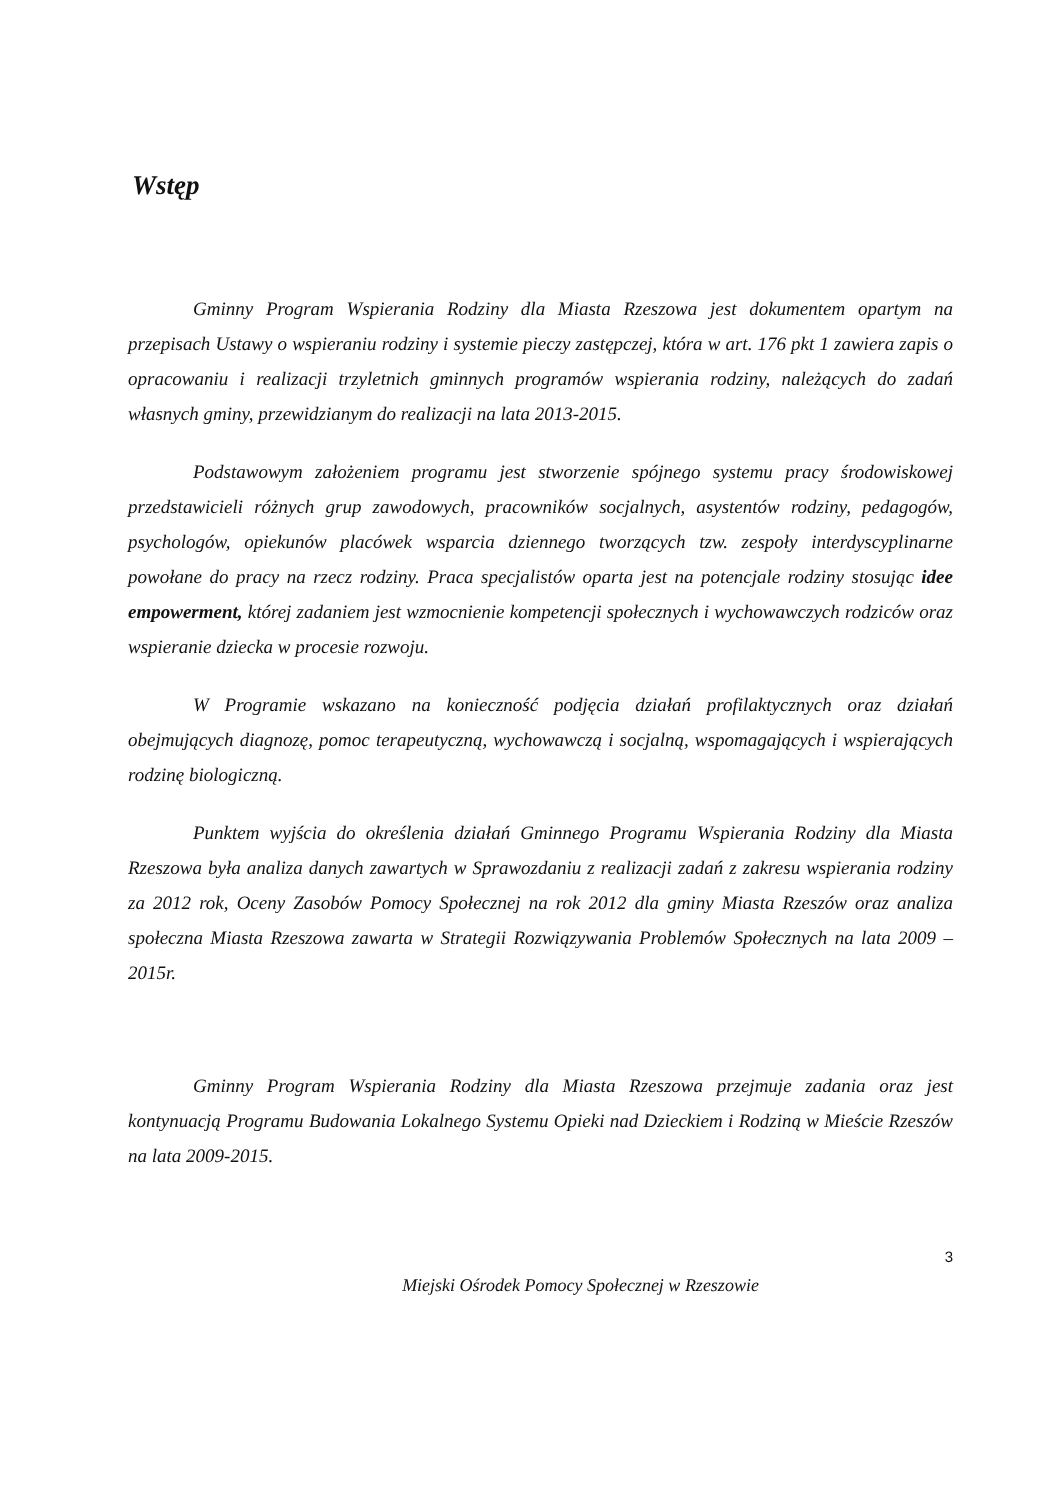Wstęp
Gminny Program Wspierania Rodziny dla Miasta Rzeszowa jest dokumentem opartym na przepisach Ustawy o wspieraniu rodziny i systemie pieczy zastępczej, która w art. 176 pkt 1 zawiera zapis o opracowaniu i realizacji trzyletnich gminnych programów wspierania rodziny, należących do zadań własnych gminy, przewidzianym do realizacji na lata 2013-2015.
Podstawowym założeniem programu jest stworzenie spójnego systemu pracy środowiskowej przedstawicieli różnych grup zawodowych, pracowników socjalnych, asystentów rodziny, pedagogów, psychologów, opiekunów placówek wsparcia dziennego tworzących tzw. zespoły interdyscyplinarne powołane do pracy na rzecz rodziny. Praca specjalistów oparta jest na potencjale rodziny stosując idee empowerment, której zadaniem jest wzmocnienie kompetencji społecznych i wychowawczych rodziców oraz wspieranie dziecka w procesie rozwoju.
W Programie wskazano na konieczność podjęcia działań profilaktycznych oraz działań obejmujących diagnozę, pomoc terapeutyczną, wychowawczą i socjalną, wspomagających i wspierających rodzinę biologiczną.
Punktem wyjścia do określenia działań Gminnego Programu Wspierania Rodziny dla Miasta Rzeszowa była analiza danych zawartych w Sprawozdaniu z realizacji zadań z zakresu wspierania rodziny za 2012 rok, Oceny Zasobów Pomocy Społecznej na rok 2012 dla gminy Miasta Rzeszów oraz analiza społeczna Miasta Rzeszowa zawarta w Strategii Rozwiązywania Problemów Społecznych na lata 2009 – 2015r.
Gminny Program Wspierania Rodziny dla Miasta Rzeszowa przejmuje zadania oraz jest kontynuacją Programu Budowania Lokalnego Systemu Opieki nad Dzieckiem i Rodziną w Mieście Rzeszów na lata 2009-2015.
3
Miejski Ośrodek Pomocy Społecznej w Rzeszowie